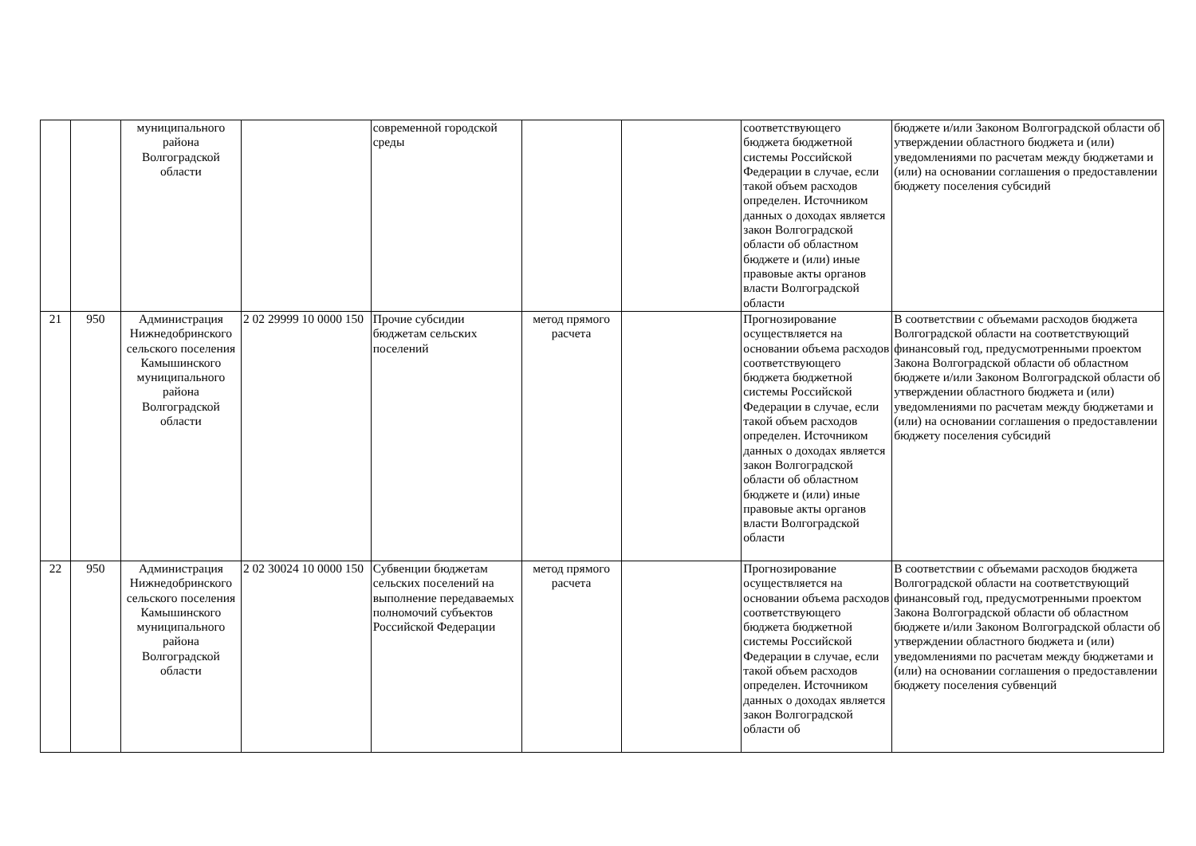| | | муниципального района Волгоградской области | | современной городской среды | | | соответствующего бюджета бюджетной системы Российской Федерации в случае, если такой объем расходов определен. Источником данных о доходах является закон Волгоградской области об областном бюджете и (или) иные правовые акты органов власти Волгоградской области | бюджете и/или Законом Волгоградской области об утверждении областного бюджета и (или) уведомлениями по расчетам между бюджетами и (или) на основании соглашения о предоставлении бюджету поселения субсидий |
| 21 | 950 | Администрация Нижнедобринского сельского поселения Камышинского муниципального района Волгоградской области | 2 02 29999 10 0000 150 | Прочие субсидии бюджетам сельских поселений | метод прямого расчета | | Прогнозирование осуществляется на основании объема расходов соответствующего бюджета бюджетной системы Российской Федерации в случае, если такой объем расходов определен. Источником данных о доходах является закон Волгоградской области об областном бюджете и (или) иные правовые акты органов власти Волгоградской области | В соответствии с объемами расходов бюджета Волгоградской области на соответствующий финансовый год, предусмотренными проектом Закона Волгоградской области об областном бюджете и/или Законом Волгоградской области об утверждении областного бюджета и (или) уведомлениями по расчетам между бюджетами и (или) на основании соглашения о предоставлении бюджету поселения субсидий |
| 22 | 950 | Администрация Нижнедобринского сельского поселения Камышинского муниципального района Волгоградской области | 2 02 30024 10 0000 150 | Субвенции бюджетам сельских поселений на выполнение передаваемых полномочий субъектов Российской Федерации | метод прямого расчета | | Прогнозирование осуществляется на основании объема расходов соответствующего бюджета бюджетной системы Российской Федерации в случае, если такой объем расходов определен. Источником данных о доходах является закон Волгоградской области об | В соответствии с объемами расходов бюджета Волгоградской области на соответствующий финансовый год, предусмотренными проектом Закона Волгоградской области об областном бюджете и/или Законом Волгоградской области об утверждении областного бюджета и (или) уведомлениями по расчетам между бюджетами и (или) на основании соглашения о предоставлении бюджету поселения субвенций |